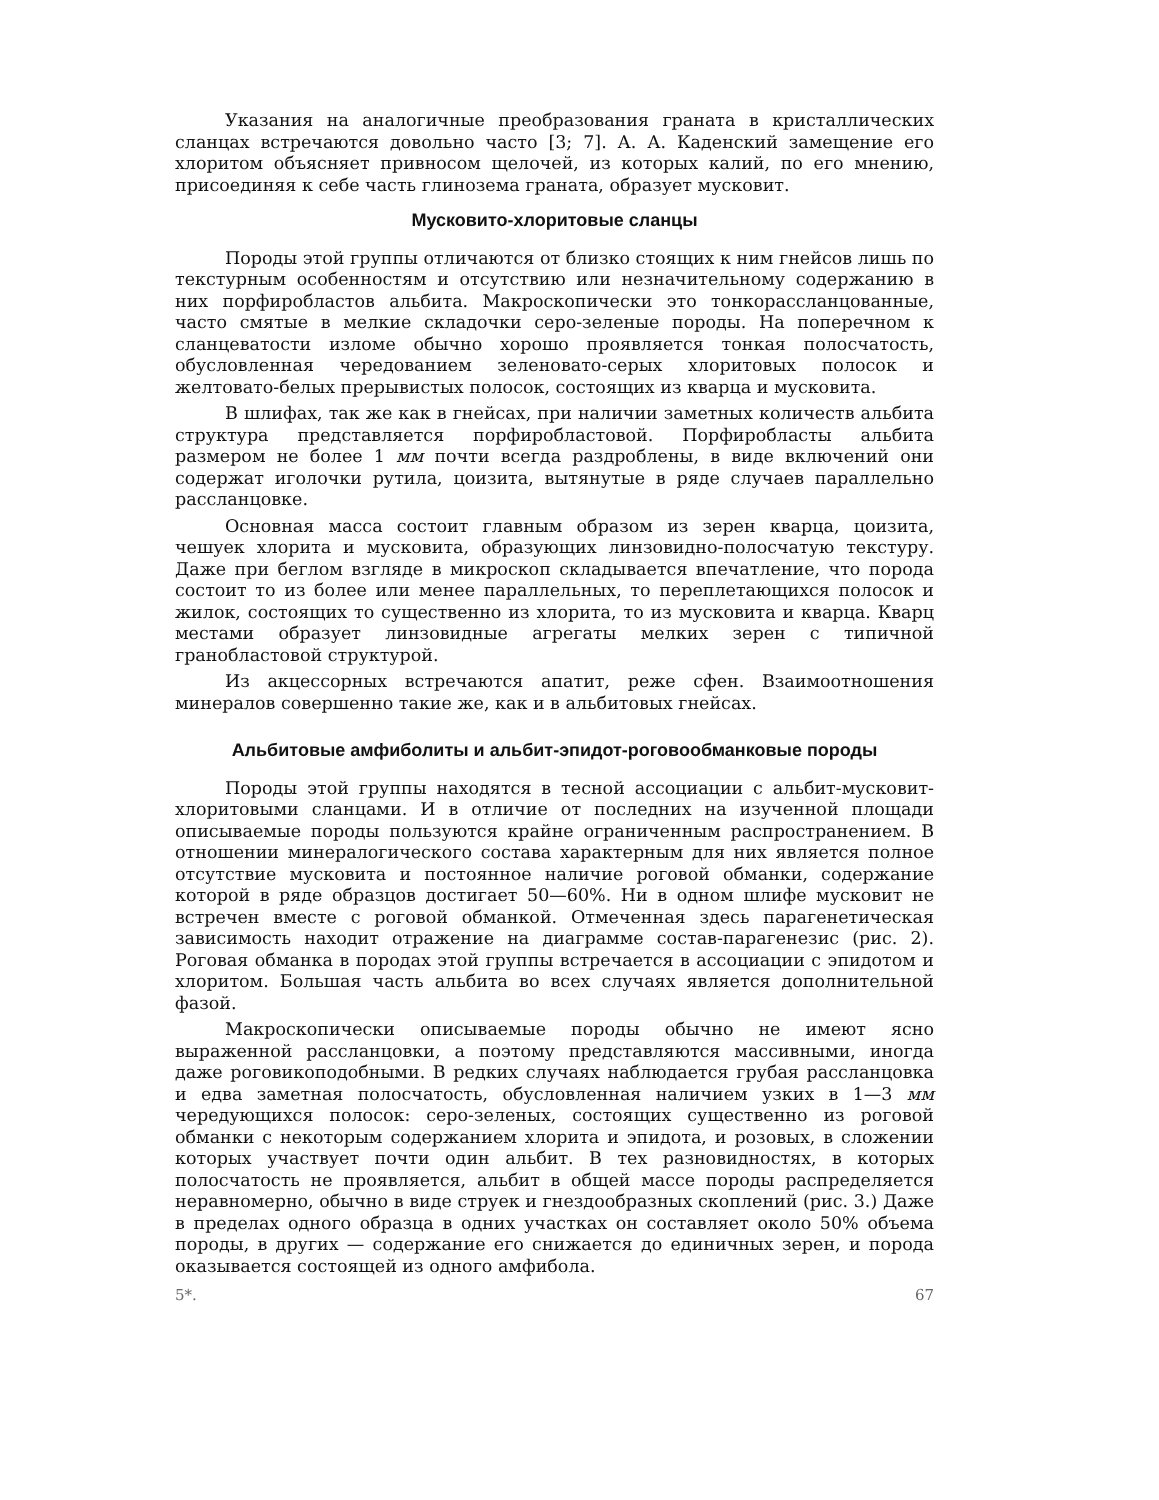Указания на аналогичные преобразования граната в кристаллических сланцах встречаются довольно часто [3; 7]. А. А. Каденский замещение его хлоритом объясняет привносом щелочей, из которых калий, по его мнению, присоединяя к себе часть глинозема граната, образует мусковит.
Мусковито-хлоритовые сланцы
Породы этой группы отличаются от близко стоящих к ним гнейсов лишь по текстурным особенностям и отсутствию или незначительному содержанию в них порфиробластов альбита. Макроскопически это тонкорассланцованные, часто смятые в мелкие складочки серо-зеленые породы. На поперечном к сланцеватости изломе обычно хорошо проявляется тонкая полосчатость, обусловленная чередованием зеленовато-серых хлоритовых полосок и желтовато-белых прерывистых полосок, состоящих из кварца и мусковита.
В шлифах, так же как в гнейсах, при наличии заметных количеств альбита структура представляется порфиробластовой. Порфиробласты альбита размером не более 1 мм почти всегда раздроблены, в виде включений они содержат иголочки рутила, цоизита, вытянутые в ряде случаев параллельно рассланцовке.
Основная масса состоит главным образом из зерен кварца, цоизита, чешуек хлорита и мусковита, образующих линзовидно-полосчатую текстуру. Даже при беглом взгляде в микроскоп складывается впечатление, что порода состоит то из более или менее параллельных, то переплетающихся полосок и жилок, состоящих то существенно из хлорита, то из мусковита и кварца. Кварц местами образует линзовидные агрегаты мелких зерен с типичной гранобластовой структурой.
Из акцессорных встречаются апатит, реже сфен. Взаимоотношения минералов совершенно такие же, как и в альбитовых гнейсах.
Альбитовые амфиболиты и альбит-эпидот-роговообманковые породы
Породы этой группы находятся в тесной ассоциации с альбит-мусковит-хлоритовыми сланцами. И в отличие от последних на изученной площади описываемые породы пользуются крайне ограниченным распространением. В отношении минералогического состава характерным для них является полное отсутствие мусковита и постоянное наличие роговой обманки, содержание которой в ряде образцов достигает 50—60%. Ни в одном шлифе мусковит не встречен вместе с роговой обманкой. Отмеченная здесь парагенетическая зависимость находит отражение на диаграмме состав-парагенезис (рис. 2). Роговая обманка в породах этой группы встречается в ассоциации с эпидотом и хлоритом. Большая часть альбита во всех случаях является дополнительной фазой.
Макроскопически описываемые породы обычно не имеют ясно выраженной рассланцовки, а поэтому представляются массивными, иногда даже роговикоподобными. В редких случаях наблюдается грубая рассланцовка и едва заметная полосчатость, обусловленная наличием узких в 1—3 мм чередующихся полосок: серо-зеленых, состоящих существенно из роговой обманки с некоторым содержанием хлорита и эпидота, и розовых, в сложении которых участвует почти один альбит. В тех разновидностях, в которых полосчатость не проявляется, альбит в общей массе породы распределяется неравномерно, обычно в виде струек и гнездообразных скоплений (рис. 3.) Даже в пределах одного образца в одних участках он составляет около 50% объема породы, в других — содержание его снижается до единичных зерен, и порода оказывается состоящей из одного амфибола.
5*. 67